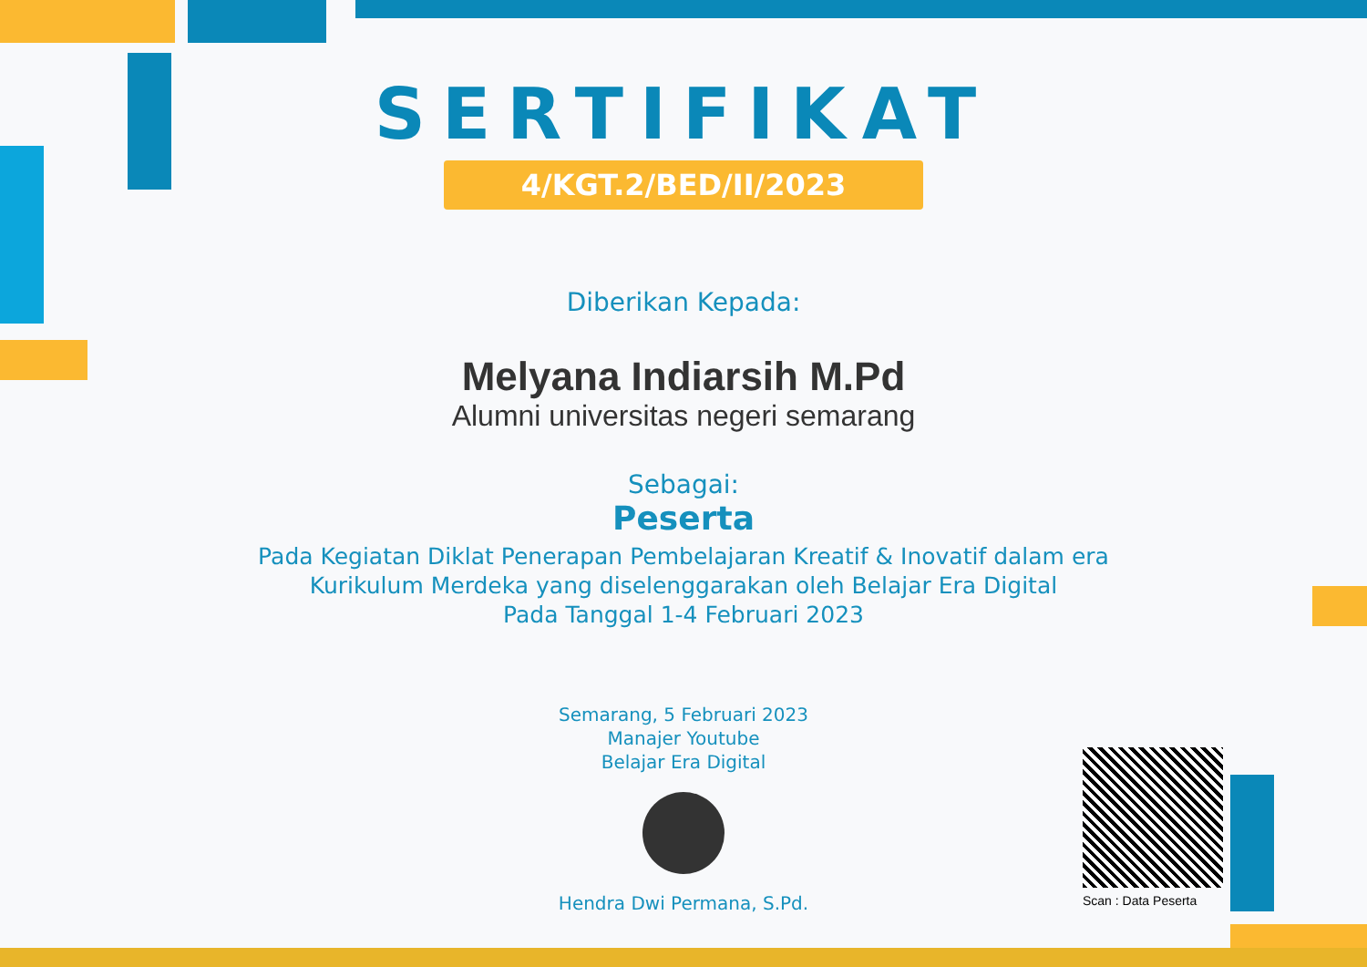SERTIFIKAT
4/KGT.2/BED/II/2023
Diberikan Kepada:
Melyana Indiarsih M.Pd
Alumni universitas negeri semarang
Sebagai:
Peserta
Pada Kegiatan Diklat Penerapan Pembelajaran Kreatif & Inovatif dalam era
Kurikulum Merdeka yang diselenggarakan oleh Belajar Era Digital
Pada Tanggal 1-4 Februari 2023
Semarang, 5 Februari 2023
Manajer Youtube
Belajar Era Digital
Hendra Dwi Permana, S.Pd.
Scan : Data Peserta